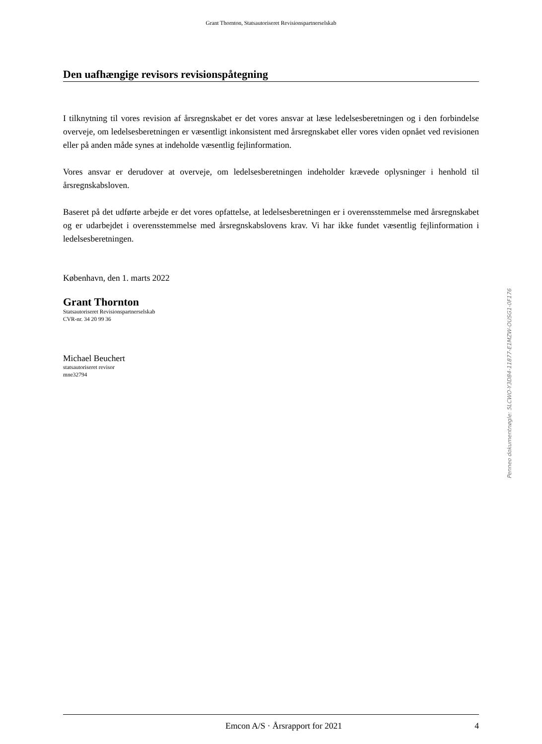Grant Thornton, Statsautoriseret Revisionspartnerselskab
Den uafhængige revisors revisionspåtegning
I tilknytning til vores revision af årsregnskabet er det vores ansvar at læse ledelsesberetningen og i den forbindelse overveje, om ledelsesberetningen er væsentligt inkonsistent med årsregnskabet eller vores viden opnået ved revisionen eller på anden måde synes at indeholde væsentlig fejlinformation.
Vores ansvar er derudover at overveje, om ledelsesberetningen indeholder krævede oplysninger i henhold til årsregnskabsloven.
Baseret på det udførte arbejde er det vores opfattelse, at ledelsesberetningen er i overensstemmelse med årsregnskabet og er udarbejdet i overensstemmelse med årsregnskabslovens krav. Vi har ikke fundet væsentlig fejlinformation i ledelsesberetningen.
København, den 1. marts 2022
Grant Thornton
Statsautoriseret Revisionspartnerselskab
CVR-nr. 34 20 99 36
Michael Beuchert
statsautoriseret revisor
mne32794
Emcon A/S · Årsrapport for 2021 4
Penneo dokumentnøgle: 5LCWO-Y3D84-11877-E1MZW-OUSG1-0F176